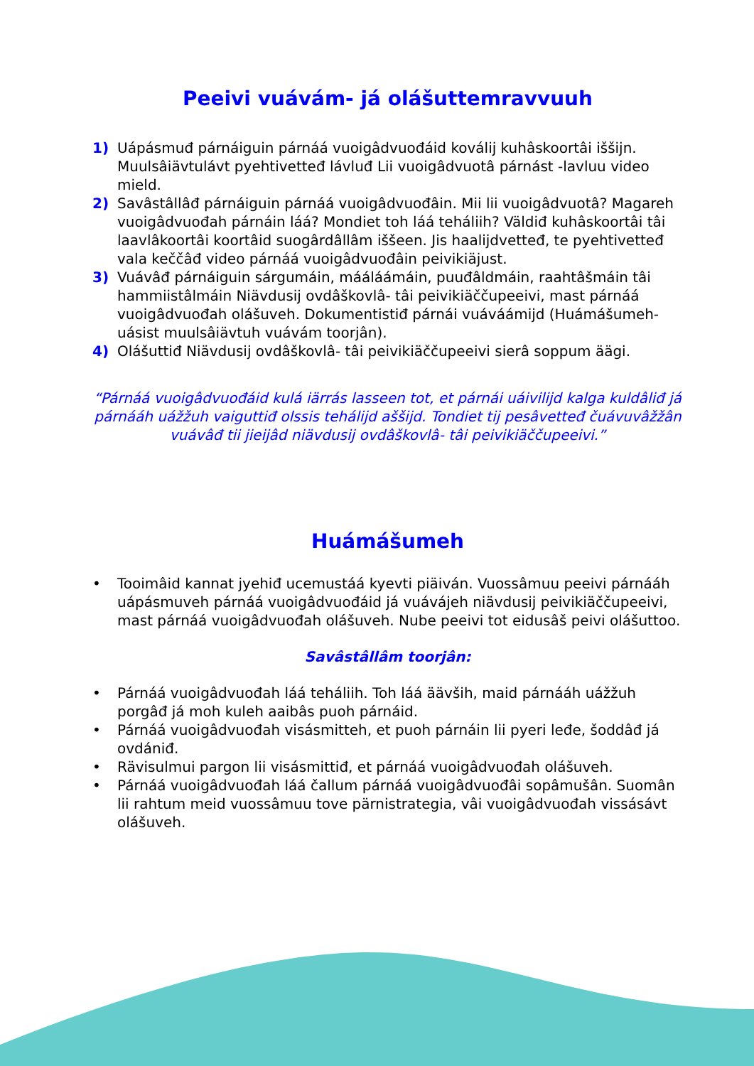Peeivi vuávám- já olášuttemravvuuh
1) Uápásmuđ párnáiguin párnáá vuoigâdvuođáid koválij kuhâskoortâi iššijn. Muulsâiävtulávt pyehtivetteđ lávluđ Lii vuoigâdvuotâ párnást -lavluu video mield.
2) Savâstâllâđ párnáiguin párnáá vuoigâdvuođâin. Mii lii vuoigâdvuotâ? Magareh vuoigâdvuođah párnáin láá? Mondiet toh láá teháliih? Väldiđ kuhâskoortâi tâi laavlâkoortâi koortâid suogârdâllâm iššeen. Jis haalijdvetteđ, te pyehtivetteđ vala keččâđ video párnáá vuoigâdvuođâin peivikiäjust.
3) Vuávâđ párnáiguin sárgumáin, mááláámáin, puuđâldmáin, raahtâšmáin tâi hammiistâlmáin Niävdusij ovdâškovlâ- tâi peivikiäččupeeivi, mast párnáá vuoigâdvuođah olášuveh. Dokumentistiđ párnái vuáváámijd (Huámášumeh-uásist muulsâiävtuh vuávám toorjân).
4) Olášuttiđ Niävdusij ovdâškovlâ- tâi peivikiäččupeeivi sierâ soppum äägi.
“Párnáá vuoigâdvuođáid kulá iärrás lasseen tot, et párnái uáivilijd kalga kuldâliđ já párnááh uážžuh vaiguttiđ olssis tehálijd aššijd. Tondiet tij pesâvetteđ čuávuvâžžân vuávâđ tii jieijâd niävdusij ovdâškovlâ- tâi peivikiäččupeeivi.”
Huámášumeh
• Tooimâid kannat jyehiđ ucemustáá kyevti piäiván. Vuossâmuu peeivi párnááh uápásmuveh párnáá vuoigâdvuođáid já vuávájeh niävdusij peivikiäččupeeivi, mast párnáá vuoigâdvuođah olášuveh. Nube peeivi tot eidusâš peivi olášuttoo.
Savâstâllâm toorjân:
• Párnáá vuoigâdvuođah láá teháliih. Toh láá äävših, maid párnááh uážžuh porgâđ já moh kuleh aaibâs puoh párnáid.
• Párnáá vuoigâdvuođah visásmitteh, et puoh párnáin lii pyeri leđe, šoddâđ já ovdániđ.
• Rävisulmui pargon lii visásmittiđ, et párnáá vuoigâdvuođah olášuveh.
• Párnáá vuoigâdvuođah láá čallum párnáá vuoigâdvuođâi sopâmušân. Suomân lii rahtum meid vuossâmuu tove pärnistrategia, vâi vuoigâdvuođah vissásávt olášuveh.